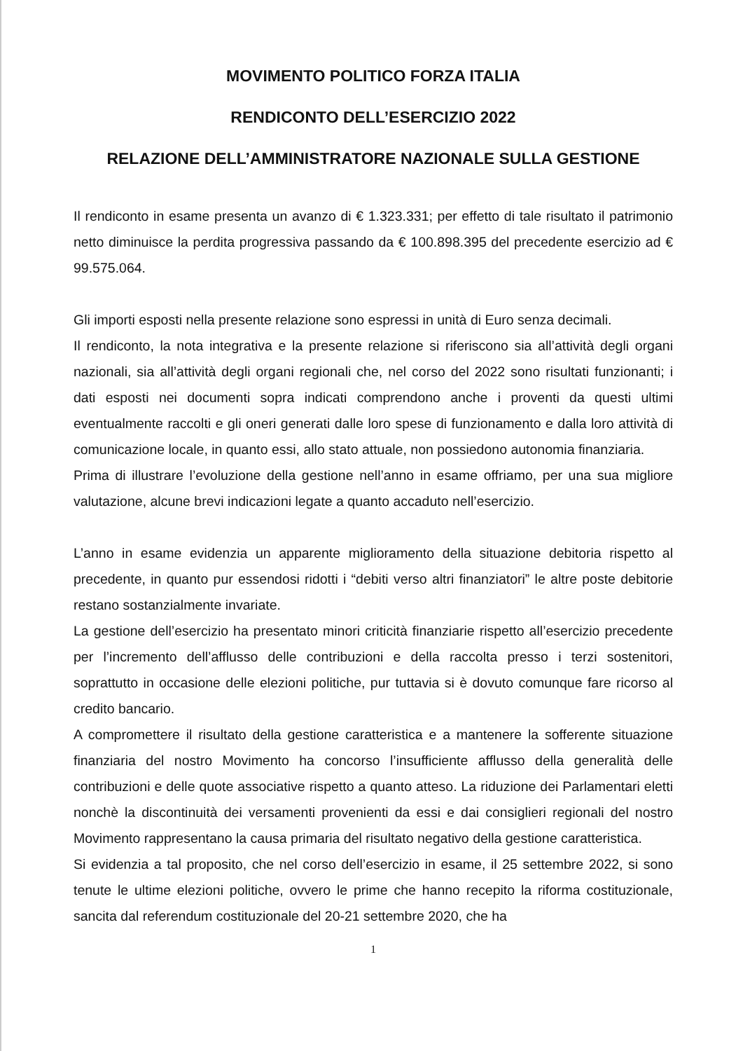MOVIMENTO POLITICO FORZA ITALIA
RENDICONTO DELL’ESERCIZIO 2022
RELAZIONE DELL’AMMINISTRATORE NAZIONALE SULLA GESTIONE
Il rendiconto in esame presenta un avanzo di € 1.323.331; per effetto di tale risultato il patrimonio netto diminuisce la perdita progressiva passando da € 100.898.395 del precedente esercizio ad € 99.575.064.
Gli importi esposti nella presente relazione sono espressi in unità di Euro senza decimali.
Il rendiconto, la nota integrativa e la presente relazione si riferiscono sia all’attività degli organi nazionali, sia all’attività degli organi regionali che, nel corso del 2022 sono risultati funzionanti; i dati esposti nei documenti sopra indicati comprendono anche i proventi da questi ultimi eventualmente raccolti e gli oneri generati dalle loro spese di funzionamento e dalla loro attività di comunicazione locale, in quanto essi, allo stato attuale, non possiedono autonomia finanziaria.
Prima di illustrare l’evoluzione della gestione nell’anno in esame offriamo, per una sua migliore valutazione, alcune brevi indicazioni legate a quanto accaduto nell’esercizio.
L’anno in esame evidenzia un apparente miglioramento della situazione debitoria rispetto al precedente, in quanto pur essendosi ridotti i “debiti verso altri finanziatori” le altre poste debitorie restano sostanzialmente invariate.
La gestione dell’esercizio ha presentato minori criticità finanziarie rispetto all’esercizio precedente per l’incremento dell’afflusso delle contribuzioni e della raccolta presso i terzi sostenitori, soprattutto in occasione delle elezioni politiche, pur tuttavia si è dovuto comunque fare ricorso al credito bancario.
A compromettere il risultato della gestione caratteristica e a mantenere la sofferente situazione finanziaria del nostro Movimento ha concorso l’insufficiente afflusso della generalità delle contribuzioni e delle quote associative rispetto a quanto atteso. La riduzione dei Parlamentari eletti nonchè la discontinuità dei versamenti provenienti da essi e dai consiglieri regionali del nostro Movimento rappresentano la causa primaria del risultato negativo della gestione caratteristica.
Si evidenzia a tal proposito, che nel corso dell’esercizio in esame, il 25 settembre 2022, si sono tenute le ultime elezioni politiche, ovvero le prime che hanno recepito la riforma costituzionale, sancita dal referendum costituzionale del 20-21 settembre 2020, che ha
1